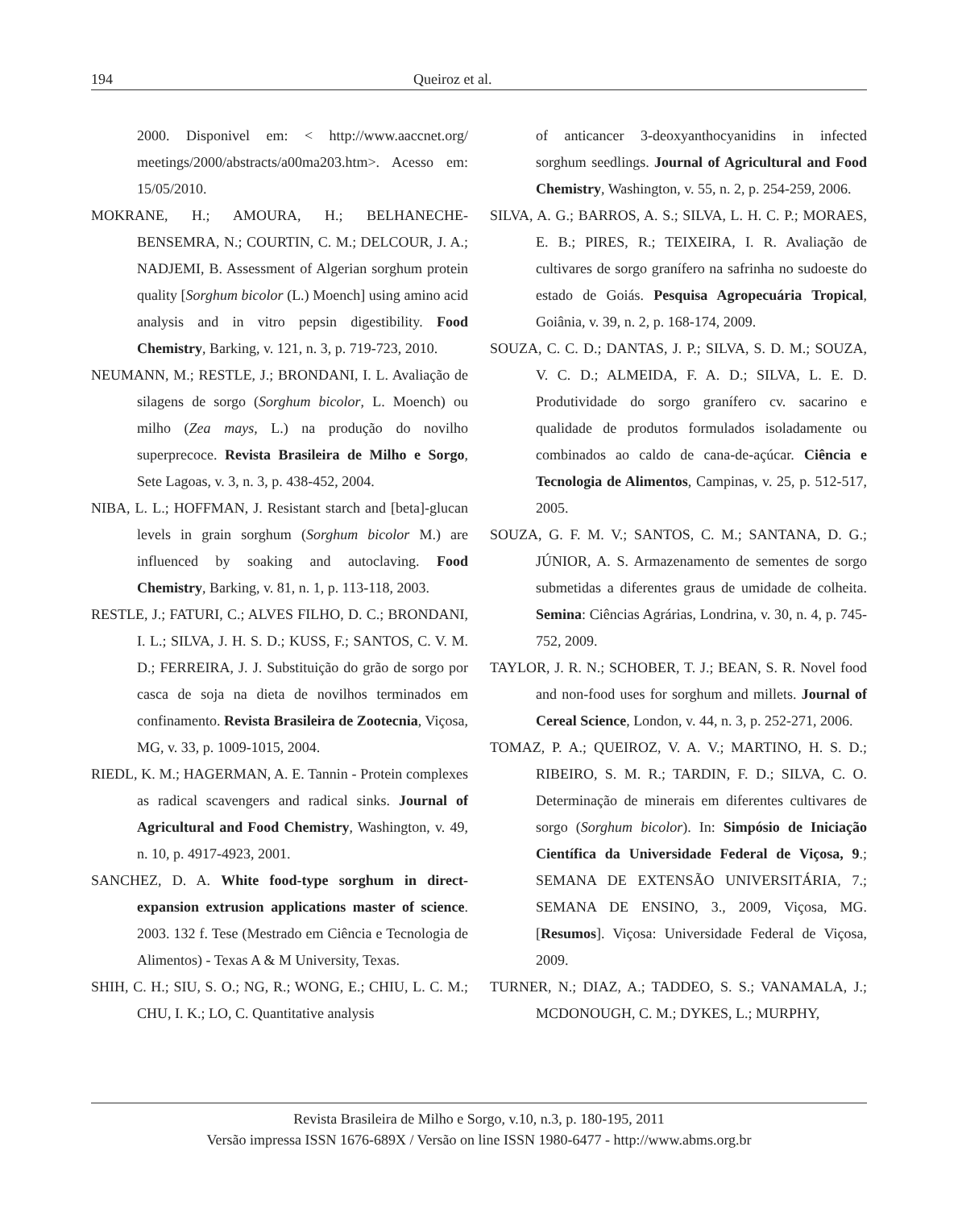194 Queiroz et al.
2000. Disponivel em: < http://www.aaccnet.org/ meetings/2000/abstracts/a00ma203.htm>. Acesso em: 15/05/2010.
MOKRANE, H.; AMOURA, H.; BELHANECHE-BENSEMRA, N.; COURTIN, C. M.; DELCOUR, J. A.; NADJEMI, B. Assessment of Algerian sorghum protein quality [Sorghum bicolor (L.) Moench] using amino acid analysis and in vitro pepsin digestibility. Food Chemistry, Barking, v. 121, n. 3, p. 719-723, 2010.
NEUMANN, M.; RESTLE, J.; BRONDANI, I. L. Avaliação de silagens de sorgo (Sorghum bicolor, L. Moench) ou milho (Zea mays, L.) na produção do novilho superprecoce. Revista Brasileira de Milho e Sorgo, Sete Lagoas, v. 3, n. 3, p. 438-452, 2004.
NIBA, L. L.; HOFFMAN, J. Resistant starch and [beta]-glucan levels in grain sorghum (Sorghum bicolor M.) are influenced by soaking and autoclaving. Food Chemistry, Barking, v. 81, n. 1, p. 113-118, 2003.
RESTLE, J.; FATURI, C.; ALVES FILHO, D. C.; BRONDANI, I. L.; SILVA, J. H. S. D.; KUSS, F.; SANTOS, C. V. M. D.; FERREIRA, J. J. Substituição do grão de sorgo por casca de soja na dieta de novilhos terminados em confinamento. Revista Brasileira de Zootecnia, Viçosa, MG, v. 33, p. 1009-1015, 2004.
RIEDL, K. M.; HAGERMAN, A. E. Tannin - Protein complexes as radical scavengers and radical sinks. Journal of Agricultural and Food Chemistry, Washington, v. 49, n. 10, p. 4917-4923, 2001.
SANCHEZ, D. A. White food-type sorghum in direct-expansion extrusion applications master of science. 2003. 132 f. Tese (Mestrado em Ciência e Tecnologia de Alimentos) - Texas A & M University, Texas.
SHIH, C. H.; SIU, S. O.; NG, R.; WONG, E.; CHIU, L. C. M.; CHU, I. K.; LO, C. Quantitative analysis
of anticancer 3-deoxyanthocyanidins in infected sorghum seedlings. Journal of Agricultural and Food Chemistry, Washington, v. 55, n. 2, p. 254-259, 2006.
SILVA, A. G.; BARROS, A. S.; SILVA, L. H. C. P.; MORAES, E. B.; PIRES, R.; TEIXEIRA, I. R. Avaliação de cultivares de sorgo granífero na safrinha no sudoeste do estado de Goiás. Pesquisa Agropecuária Tropical, Goiânia, v. 39, n. 2, p. 168-174, 2009.
SOUZA, C. C. D.; DANTAS, J. P.; SILVA, S. D. M.; SOUZA, V. C. D.; ALMEIDA, F. A. D.; SILVA, L. E. D. Produtividade do sorgo granífero cv. sacarino e qualidade de produtos formulados isoladamente ou combinados ao caldo de cana-de-açúcar. Ciência e Tecnologia de Alimentos, Campinas, v. 25, p. 512-517, 2005.
SOUZA, G. F. M. V.; SANTOS, C. M.; SANTANA, D. G.; JÚNIOR, A. S. Armazenamento de sementes de sorgo submetidas a diferentes graus de umidade de colheita. Semina: Ciências Agrárias, Londrina, v. 30, n. 4, p. 745-752, 2009.
TAYLOR, J. R. N.; SCHOBER, T. J.; BEAN, S. R. Novel food and non-food uses for sorghum and millets. Journal of Cereal Science, London, v. 44, n. 3, p. 252-271, 2006.
TOMAZ, P. A.; QUEIROZ, V. A. V.; MARTINO, H. S. D.; RIBEIRO, S. M. R.; TARDIN, F. D.; SILVA, C. O. Determinação de minerais em diferentes cultivares de sorgo (Sorghum bicolor). In: Simpósio de Iniciação Científica da Universidade Federal de Viçosa, 9.; SEMANA DE EXTENSÃO UNIVERSITÁRIA, 7.; SEMANA DE ENSINO, 3., 2009, Viçosa, MG. [Resumos]. Viçosa: Universidade Federal de Viçosa, 2009.
TURNER, N.; DIAZ, A.; TADDEO, S. S.; VANAMALA, J.; MCDONOUGH, C. M.; DYKES, L.; MURPHY,
Revista Brasileira de Milho e Sorgo, v.10, n.3, p. 180-195, 2011
Versão impressa ISSN 1676-689X / Versão on line ISSN 1980-6477 - http://www.abms.org.br